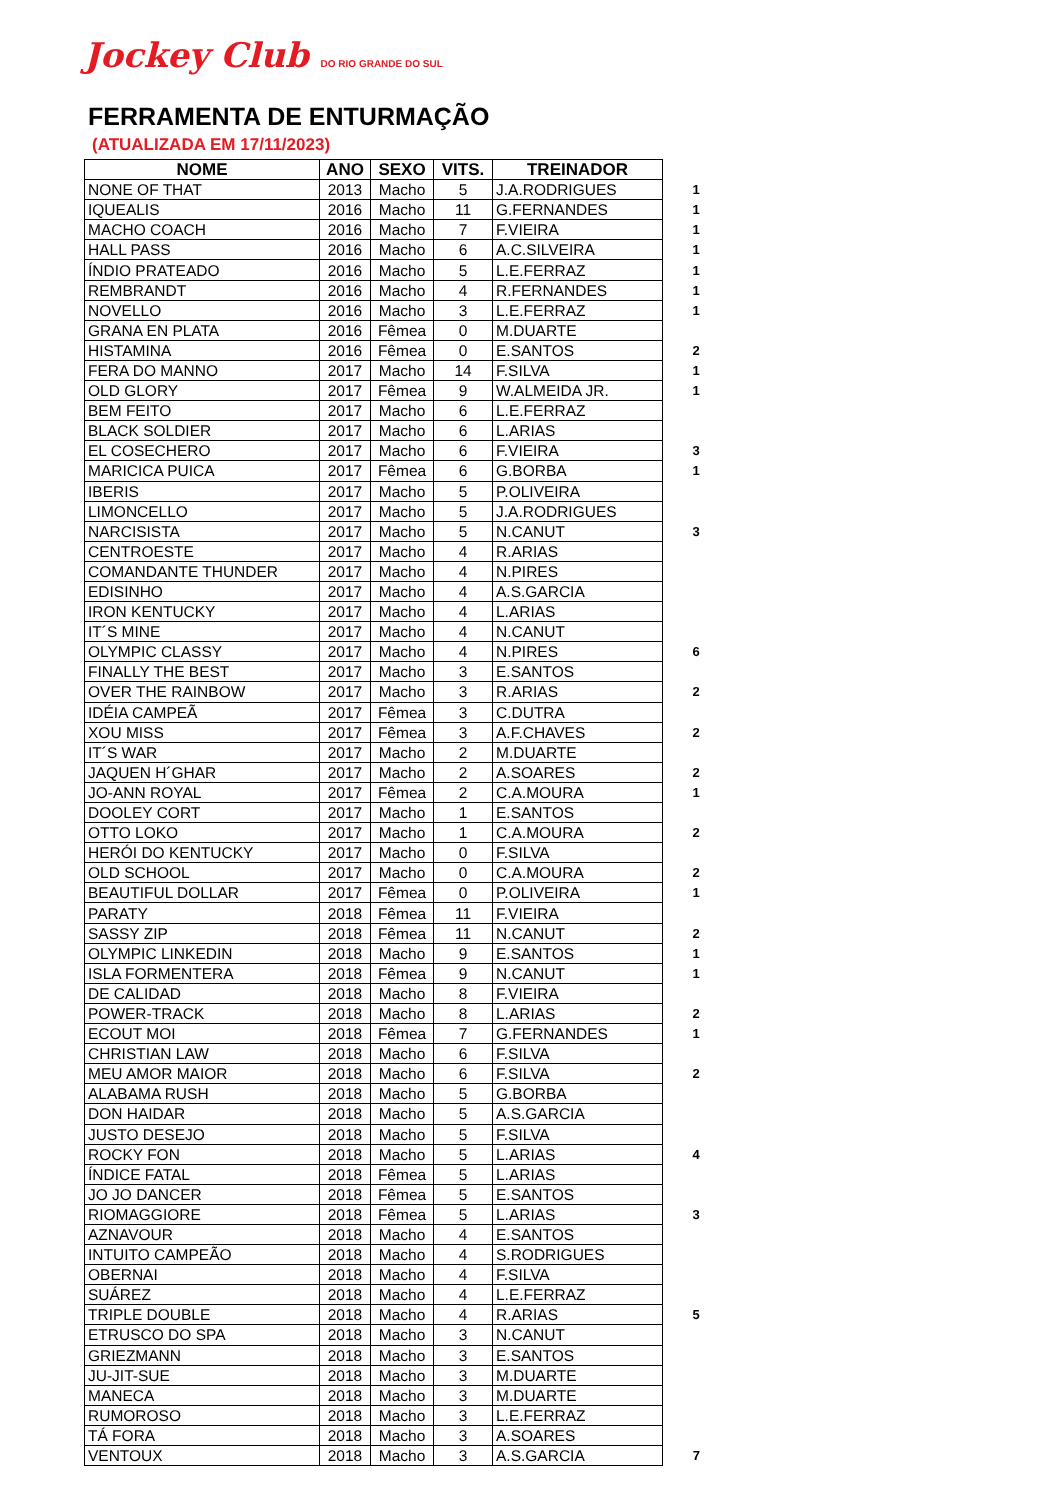Jockey Club DO RIO GRANDE DO SUL
FERRAMENTA DE ENTURMAÇÃO
(ATUALIZADA EM 17/11/2023)
| NOME | ANO | SEXO | VITS. | TREINADOR | |
| --- | --- | --- | --- | --- | --- |
| NONE OF THAT | 2013 | Macho | 5 | J.A.RODRIGUES | 1 |
| IQUEALIS | 2016 | Macho | 11 | G.FERNANDES | 1 |
| MACHO COACH | 2016 | Macho | 7 | F.VIEIRA | 1 |
| HALL PASS | 2016 | Macho | 6 | A.C.SILVEIRA | 1 |
| ÍNDIO PRATEADO | 2016 | Macho | 5 | L.E.FERRAZ | 1 |
| REMBRANDT | 2016 | Macho | 4 | R.FERNANDES | 1 |
| NOVELLO | 2016 | Macho | 3 | L.E.FERRAZ | 1 |
| GRANA EN PLATA | 2016 | Fêmea | 0 | M.DUARTE | |
| HISTAMINA | 2016 | Fêmea | 0 | E.SANTOS | 2 |
| FERA DO MANNO | 2017 | Macho | 14 | F.SILVA | 1 |
| OLD GLORY | 2017 | Fêmea | 9 | W.ALMEIDA JR. | 1 |
| BEM FEITO | 2017 | Macho | 6 | L.E.FERRAZ | |
| BLACK SOLDIER | 2017 | Macho | 6 | L.ARIAS | |
| EL COSECHERO | 2017 | Macho | 6 | F.VIEIRA | 3 |
| MARICICA PUICA | 2017 | Fêmea | 6 | G.BORBA | 1 |
| IBERIS | 2017 | Macho | 5 | P.OLIVEIRA | |
| LIMONCELLO | 2017 | Macho | 5 | J.A.RODRIGUES | |
| NARCISISTA | 2017 | Macho | 5 | N.CANUT | 3 |
| CENTROESTE | 2017 | Macho | 4 | R.ARIAS | |
| COMANDANTE THUNDER | 2017 | Macho | 4 | N.PIRES | |
| EDISINHO | 2017 | Macho | 4 | A.S.GARCIA | |
| IRON KENTUCKY | 2017 | Macho | 4 | L.ARIAS | |
| IT´S MINE | 2017 | Macho | 4 | N.CANUT | |
| OLYMPIC CLASSY | 2017 | Macho | 4 | N.PIRES | 6 |
| FINALLY THE BEST | 2017 | Macho | 3 | E.SANTOS | |
| OVER THE RAINBOW | 2017 | Macho | 3 | R.ARIAS | 2 |
| IDÉIA CAMPEÃ | 2017 | Fêmea | 3 | C.DUTRA | |
| XOU MISS | 2017 | Fêmea | 3 | A.F.CHAVES | 2 |
| IT´S WAR | 2017 | Macho | 2 | M.DUARTE | |
| JAQUEN H´GHAR | 2017 | Macho | 2 | A.SOARES | 2 |
| JO-ANN ROYAL | 2017 | Fêmea | 2 | C.A.MOURA | 1 |
| DOOLEY CORT | 2017 | Macho | 1 | E.SANTOS | |
| OTTO LOKO | 2017 | Macho | 1 | C.A.MOURA | 2 |
| HERÓI DO KENTUCKY | 2017 | Macho | 0 | F.SILVA | |
| OLD SCHOOL | 2017 | Macho | 0 | C.A.MOURA | 2 |
| BEAUTIFUL DOLLAR | 2017 | Fêmea | 0 | P.OLIVEIRA | 1 |
| PARATY | 2018 | Fêmea | 11 | F.VIEIRA | |
| SASSY ZIP | 2018 | Fêmea | 11 | N.CANUT | 2 |
| OLYMPIC LINKEDIN | 2018 | Macho | 9 | E.SANTOS | 1 |
| ISLA FORMENTERA | 2018 | Fêmea | 9 | N.CANUT | 1 |
| DE CALIDAD | 2018 | Macho | 8 | F.VIEIRA | |
| POWER-TRACK | 2018 | Macho | 8 | L.ARIAS | 2 |
| ECOUT MOI | 2018 | Fêmea | 7 | G.FERNANDES | 1 |
| CHRISTIAN LAW | 2018 | Macho | 6 | F.SILVA | |
| MEU AMOR MAIOR | 2018 | Macho | 6 | F.SILVA | 2 |
| ALABAMA RUSH | 2018 | Macho | 5 | G.BORBA | |
| DON HAIDAR | 2018 | Macho | 5 | A.S.GARCIA | |
| JUSTO DESEJO | 2018 | Macho | 5 | F.SILVA | |
| ROCKY FON | 2018 | Macho | 5 | L.ARIAS | 4 |
| ÍNDICE FATAL | 2018 | Fêmea | 5 | L.ARIAS | |
| JO JO DANCER | 2018 | Fêmea | 5 | E.SANTOS | |
| RIOMAGGIORE | 2018 | Fêmea | 5 | L.ARIAS | 3 |
| AZNAVOUR | 2018 | Macho | 4 | E.SANTOS | |
| INTUITO CAMPEÃO | 2018 | Macho | 4 | S.RODRIGUES | |
| OBERNAI | 2018 | Macho | 4 | F.SILVA | |
| SUÁREZ | 2018 | Macho | 4 | L.E.FERRAZ | |
| TRIPLE DOUBLE | 2018 | Macho | 4 | R.ARIAS | 5 |
| ETRUSCO DO SPA | 2018 | Macho | 3 | N.CANUT | |
| GRIEZMANN | 2018 | Macho | 3 | E.SANTOS | |
| JU-JIT-SUE | 2018 | Macho | 3 | M.DUARTE | |
| MANECA | 2018 | Macho | 3 | M.DUARTE | |
| RUMOROSO | 2018 | Macho | 3 | L.E.FERRAZ | |
| TÁ FORA | 2018 | Macho | 3 | A.SOARES | |
| VENTOUX | 2018 | Macho | 3 | A.S.GARCIA | 7 |